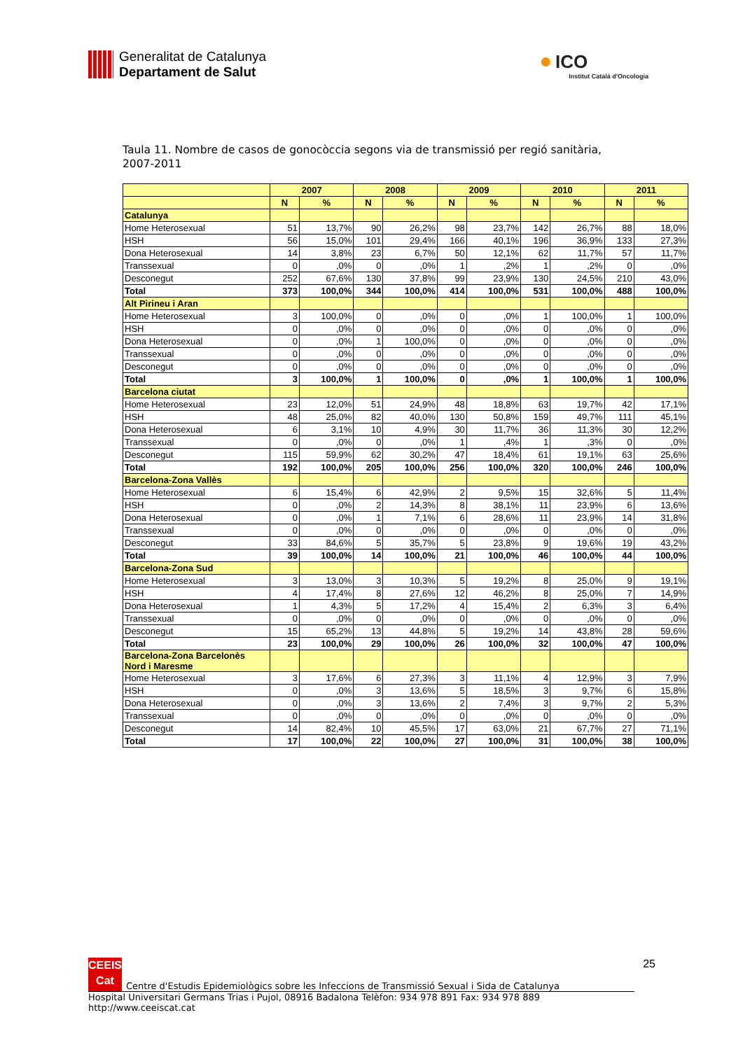Generalitat de Catalunya
Departament de Salut
● ICO
Institut Català d'Oncologia
Taula 11. Nombre de casos de gonocòccia segons via de transmissió per regió sanitària, 2007-2011
| | 2007 | | 2008 | | 2009 | | 2010 | | 2011 | |
| --- | --- | --- | --- | --- | --- | --- | --- | --- | --- | --- |
| | N | % | N | % | N | % | N | % | N | % |
| Catalunya | | | | | | | | | | |
| Home Heterosexual | 51 | 13,7% | 90 | 26,2% | 98 | 23,7% | 142 | 26,7% | 88 | 18,0% |
| HSH | 56 | 15,0% | 101 | 29,4% | 166 | 40,1% | 196 | 36,9% | 133 | 27,3% |
| Dona Heterosexual | 14 | 3,8% | 23 | 6,7% | 50 | 12,1% | 62 | 11,7% | 57 | 11,7% |
| Transsexual | 0 | ,0% | 0 | ,0% | 1 | ,2% | 1 | ,2% | 0 | ,0% |
| Desconegut | 252 | 67,6% | 130 | 37,8% | 99 | 23,9% | 130 | 24,5% | 210 | 43,0% |
| Total | 373 | 100,0% | 344 | 100,0% | 414 | 100,0% | 531 | 100,0% | 488 | 100,0% |
| Alt Pirineu i Aran | | | | | | | | | | |
| Home Heterosexual | 3 | 100,0% | 0 | ,0% | 0 | ,0% | 1 | 100,0% | 1 | 100,0% |
| HSH | 0 | ,0% | 0 | ,0% | 0 | ,0% | 0 | ,0% | 0 | ,0% |
| Dona Heterosexual | 0 | ,0% | 1 | 100,0% | 0 | ,0% | 0 | ,0% | 0 | ,0% |
| Transsexual | 0 | ,0% | 0 | ,0% | 0 | ,0% | 0 | ,0% | 0 | ,0% |
| Desconegut | 0 | ,0% | 0 | ,0% | 0 | ,0% | 0 | ,0% | 0 | ,0% |
| Total | 3 | 100,0% | 1 | 100,0% | 0 | ,0% | 1 | 100,0% | 1 | 100,0% |
| Barcelona ciutat | | | | | | | | | | |
| Home Heterosexual | 23 | 12,0% | 51 | 24,9% | 48 | 18,8% | 63 | 19,7% | 42 | 17,1% |
| HSH | 48 | 25,0% | 82 | 40,0% | 130 | 50,8% | 159 | 49,7% | 111 | 45,1% |
| Dona Heterosexual | 6 | 3,1% | 10 | 4,9% | 30 | 11,7% | 36 | 11,3% | 30 | 12,2% |
| Transsexual | 0 | ,0% | 0 | ,0% | 1 | ,4% | 1 | ,3% | 0 | ,0% |
| Desconegut | 115 | 59,9% | 62 | 30,2% | 47 | 18,4% | 61 | 19,1% | 63 | 25,6% |
| Total | 192 | 100,0% | 205 | 100,0% | 256 | 100,0% | 320 | 100,0% | 246 | 100,0% |
| Barcelona-Zona Vallès | | | | | | | | | | |
| Home Heterosexual | 6 | 15,4% | 6 | 42,9% | 2 | 9,5% | 15 | 32,6% | 5 | 11,4% |
| HSH | 0 | ,0% | 2 | 14,3% | 8 | 38,1% | 11 | 23,9% | 6 | 13,6% |
| Dona Heterosexual | 0 | ,0% | 1 | 7,1% | 6 | 28,6% | 11 | 23,9% | 14 | 31,8% |
| Transsexual | 0 | ,0% | 0 | ,0% | 0 | ,0% | 0 | ,0% | 0 | ,0% |
| Desconegut | 33 | 84,6% | 5 | 35,7% | 5 | 23,8% | 9 | 19,6% | 19 | 43,2% |
| Total | 39 | 100,0% | 14 | 100,0% | 21 | 100,0% | 46 | 100,0% | 44 | 100,0% |
| Barcelona-Zona Sud | | | | | | | | | | |
| Home Heterosexual | 3 | 13,0% | 3 | 10,3% | 5 | 19,2% | 8 | 25,0% | 9 | 19,1% |
| HSH | 4 | 17,4% | 8 | 27,6% | 12 | 46,2% | 8 | 25,0% | 7 | 14,9% |
| Dona Heterosexual | 1 | 4,3% | 5 | 17,2% | 4 | 15,4% | 2 | 6,3% | 3 | 6,4% |
| Transsexual | 0 | ,0% | 0 | ,0% | 0 | ,0% | 0 | ,0% | 0 | ,0% |
| Desconegut | 15 | 65,2% | 13 | 44,8% | 5 | 19,2% | 14 | 43,8% | 28 | 59,6% |
| Total | 23 | 100,0% | 29 | 100,0% | 26 | 100,0% | 32 | 100,0% | 47 | 100,0% |
| Barcelona-Zona Barcelonès Nord i Maresme | | | | | | | | | | |
| Home Heterosexual | 3 | 17,6% | 6 | 27,3% | 3 | 11,1% | 4 | 12,9% | 3 | 7,9% |
| HSH | 0 | ,0% | 3 | 13,6% | 5 | 18,5% | 3 | 9,7% | 6 | 15,8% |
| Dona Heterosexual | 0 | ,0% | 3 | 13,6% | 2 | 7,4% | 3 | 9,7% | 2 | 5,3% |
| Transsexual | 0 | ,0% | 0 | ,0% | 0 | ,0% | 0 | ,0% | 0 | ,0% |
| Desconegut | 14 | 82,4% | 10 | 45,5% | 17 | 63,0% | 21 | 67,7% | 27 | 71,1% |
| Total | 17 | 100,0% | 22 | 100,0% | 27 | 100,0% | 31 | 100,0% | 38 | 100,0% |
CEEIS
Cat
Centre d'Estudis Epidemiològics sobre les Infeccions de Transmissió Sexual i Sida de Catalunya
25
Hospital Universitari Germans Trias i Pujol, 08916 Badalona Telèfon: 934 978 891 Fax: 934 978 889 http://www.ceeiscat.cat